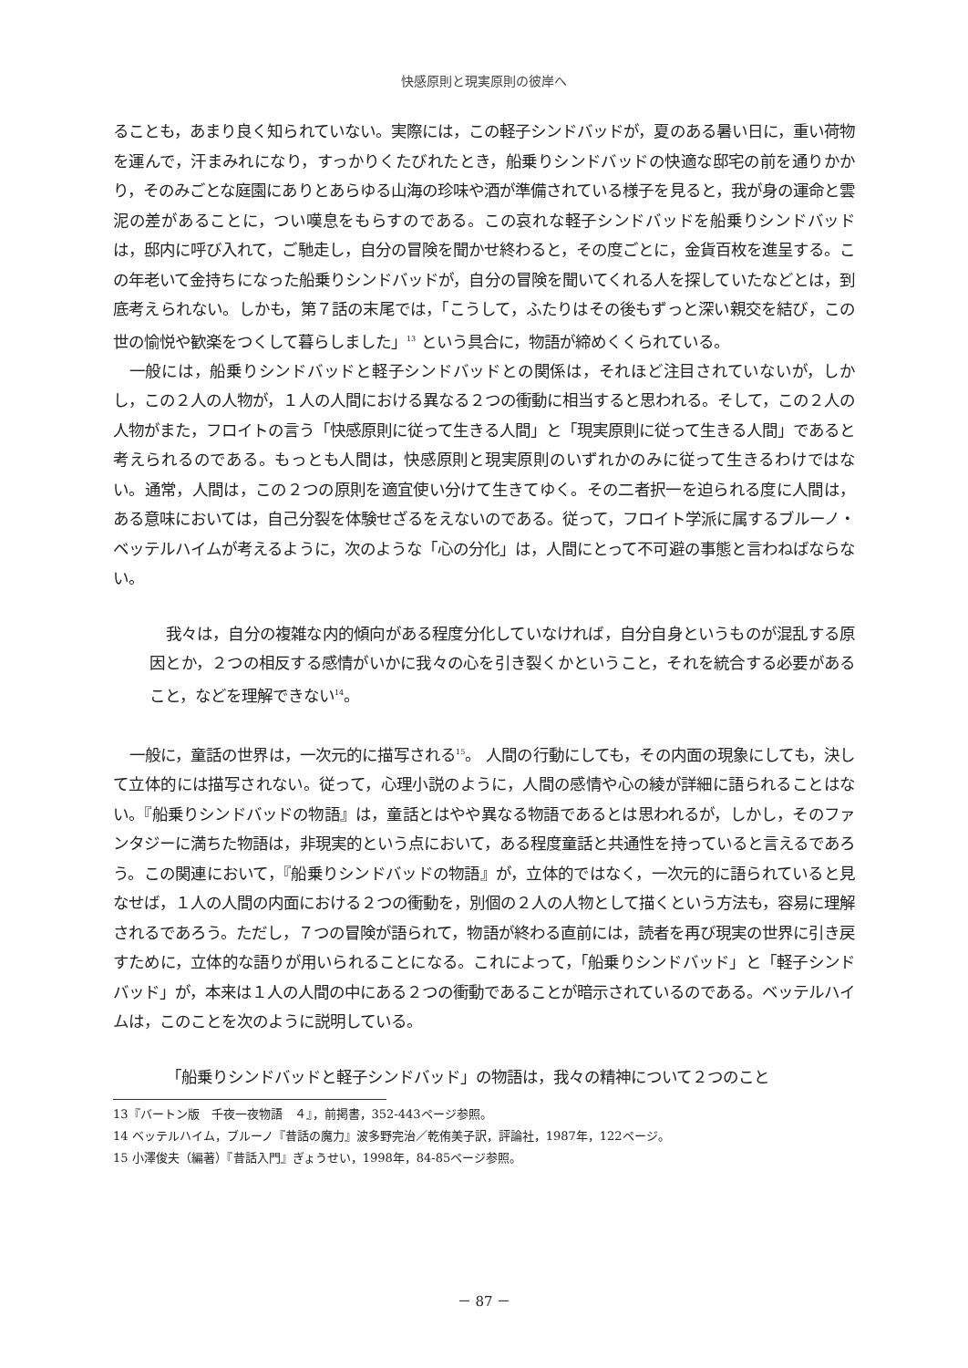快感原則と現実原則の彼岸へ
ることも，あまり良く知られていない。実際には，この軽子シンドバッドが，夏のある暑い日に，重い荷物を運んで，汗まみれになり，すっかりくたびれたとき，船乗りシンドバッドの快適な邸宅の前を通りかかり，そのみごとな庭園にありとあらゆる山海の珍味や酒が準備されている様子を見ると，我が身の運命と雲泥の差があることに，つい嘆息をもらすのである。この哀れな軽子シンドバッドを船乗りシンドバッドは，邸内に呼び入れて，ご馳走し，自分の冒険を聞かせ終わると，その度ごとに，金貨百枚を進呈する。この年老いて金持ちになった船乗りシンドバッドが，自分の冒険を聞いてくれる人を探していたなどとは，到底考えられない。しかも，第７話の末尾では，「こうして，ふたりはその後もずっと深い親交を結び，この世の愉悦や歓楽をつくして暮らしました」<sup>13</sup> という具合に，物語が締めくくられている。
一般には，船乗りシンドバッドと軽子シンドバッドとの関係は，それほど注目されていないが，しかし，この２人の人物が，１人の人間における異なる２つの衝動に相当すると思われる。そして，この２人の人物がまた，フロイトの言う「快感原則に従って生きる人間」と「現実原則に従って生きる人間」であると考えられるのである。もっとも人間は，快感原則と現実原則のいずれかのみに従って生きるわけではない。通常，人間は，この２つの原則を適宜使い分けて生きてゆく。その二者択一を迫られる度に人間は，ある意味においては，自己分裂を体験せざるをえないのである。従って，フロイト学派に属するブルーノ・ベッテルハイムが考えるように，次のような「心の分化」は，人間にとって不可避の事態と言わねばならない。
我々は，自分の複雑な内的傾向がある程度分化していなければ，自分自身というものが混乱する原因とか，２つの相反する感情がいかに我々の心を引き裂くかということ，それを統合する必要があること，などを理解できない<sup>14</sup>。
一般に，童話の世界は，一次元的に描写される<sup>15</sup>。 人間の行動にしても，その内面の現象にしても，決して立体的には描写されない。従って，心理小説のように，人間の感情や心の綾が詳細に語られることはない。『船乗りシンドバッドの物語』は，童話とはやや異なる物語であるとは思われるが，しかし，そのファンタジーに満ちた物語は，非現実的という点において，ある程度童話と共通性を持っていると言えるであろう。この関連において，『船乗りシンドバッドの物語』が，立体的ではなく，一次元的に語られていると見なせば，１人の人間の内面における２つの衝動を，別個の２人の人物として描くという方法も，容易に理解されるであろう。ただし，７つの冒険が語られて，物語が終わる直前には，読者を再び現実の世界に引き戻すために，立体的な語りが用いられることになる。これによって，「船乗りシンドバッド」と「軽子シンドバッド」が，本来は１人の人間の中にある２つの衝動であることが暗示されているのである。ベッテルハイムは，このことを次のように説明している。
「船乗りシンドバッドと軽子シンドバッド」の物語は，我々の精神について２つのこと
13『バートン版　千夜一夜物語　４』，前掲書，352-443ページ参照。
14 ベッテルハイム，ブルーノ『昔話の魔力』波多野完治／乾侑美子訳，評論社，1987年，122ページ。
15 小澤俊夫（編著）『昔話入門』ぎょうせい，1998年，84-85ページ参照。
－ 87 －